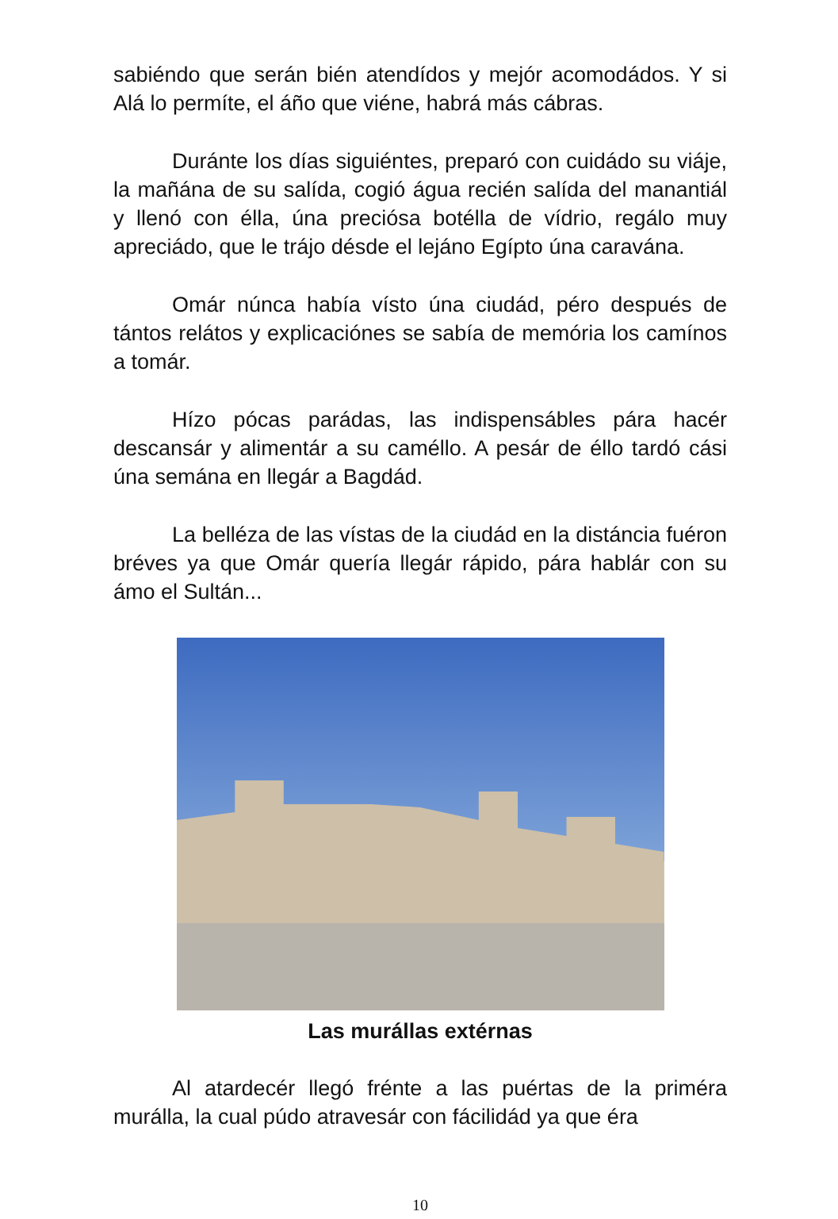sabiéndo que serán bién atendídos y mejór acomodádos. Y si Alá lo permíte, el áño que viéne, habrá más cábras.
Duránte los días siguiéntes, preparó con cuidádo su viáje, la mañána de su salída, cogió água recién salída del manantiál y llenó con élla, úna preciósa botélla de vídrio, regálo muy apreciádo, que le trájo désde el lejáno Egípto úna caravána.
Omár núnca había vísto úna ciudád, péro después de tántos relátos y explicaciónes se sabía de memória los camínos a tomár.
Hízo pócas parádas, las indispensábles pára hacér descansár y alimentár a su caméllo. A pesár de éllo tardó cási úna semána en llegár a Bagdád.
La belléza de las vístas de la ciudád en la distáncia fuéron bréves ya que Omár quería llegár rápido, pára hablár con su ámo el Sultán...
Las murállas extérnas
Al atardecér llegó frénte a las puértas de la priméra murálla, la cual púdo atravesár con fácilidád ya que éra
10